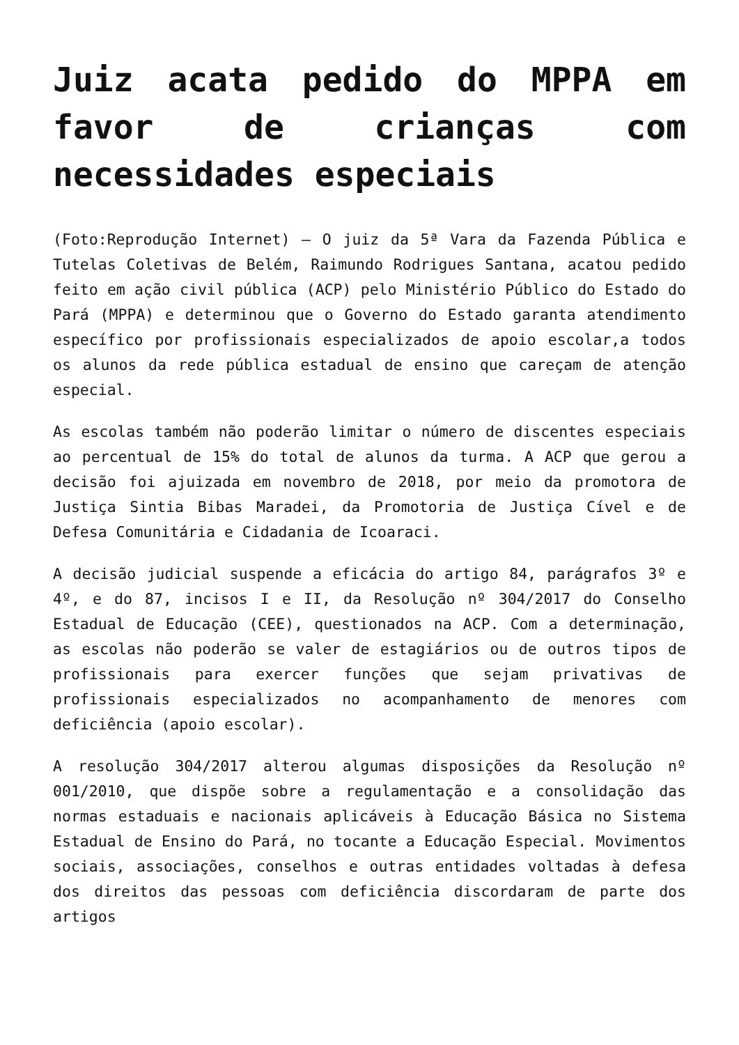Juiz acata pedido do MPPA em favor de crianças com necessidades especiais
(Foto:Reprodução Internet) – O juiz da 5ª Vara da Fazenda Pública e Tutelas Coletivas de Belém, Raimundo Rodrigues Santana, acatou pedido feito em ação civil pública (ACP) pelo Ministério Público do Estado do Pará (MPPA) e determinou que o Governo do Estado garanta atendimento específico por profissionais especializados de apoio escolar,a todos os alunos da rede pública estadual de ensino que careçam de atenção especial.
As escolas também não poderão limitar o número de discentes especiais ao percentual de 15% do total de alunos da turma. A ACP que gerou a decisão foi ajuizada em novembro de 2018, por meio da promotora de Justiça Sintia Bibas Maradei, da Promotoria de Justiça Cível e de Defesa Comunitária e Cidadania de Icoaraci.
A decisão judicial suspende a eficácia do artigo 84, parágrafos 3º e 4º, e do 87, incisos I e II, da Resolução nº 304/2017 do Conselho Estadual de Educação (CEE), questionados na ACP. Com a determinação, as escolas não poderão se valer de estagiários ou de outros tipos de profissionais para exercer funções que sejam privativas de profissionais especializados no acompanhamento de menores com deficiência (apoio escolar).
A resolução 304/2017 alterou algumas disposições da Resolução nº 001/2010, que dispõe sobre a regulamentação e a consolidação das normas estaduais e nacionais aplicáveis à Educação Básica no Sistema Estadual de Ensino do Pará, no tocante a Educação Especial. Movimentos sociais, associações, conselhos e outras entidades voltadas à defesa dos direitos das pessoas com deficiência discordaram de parte dos artigos